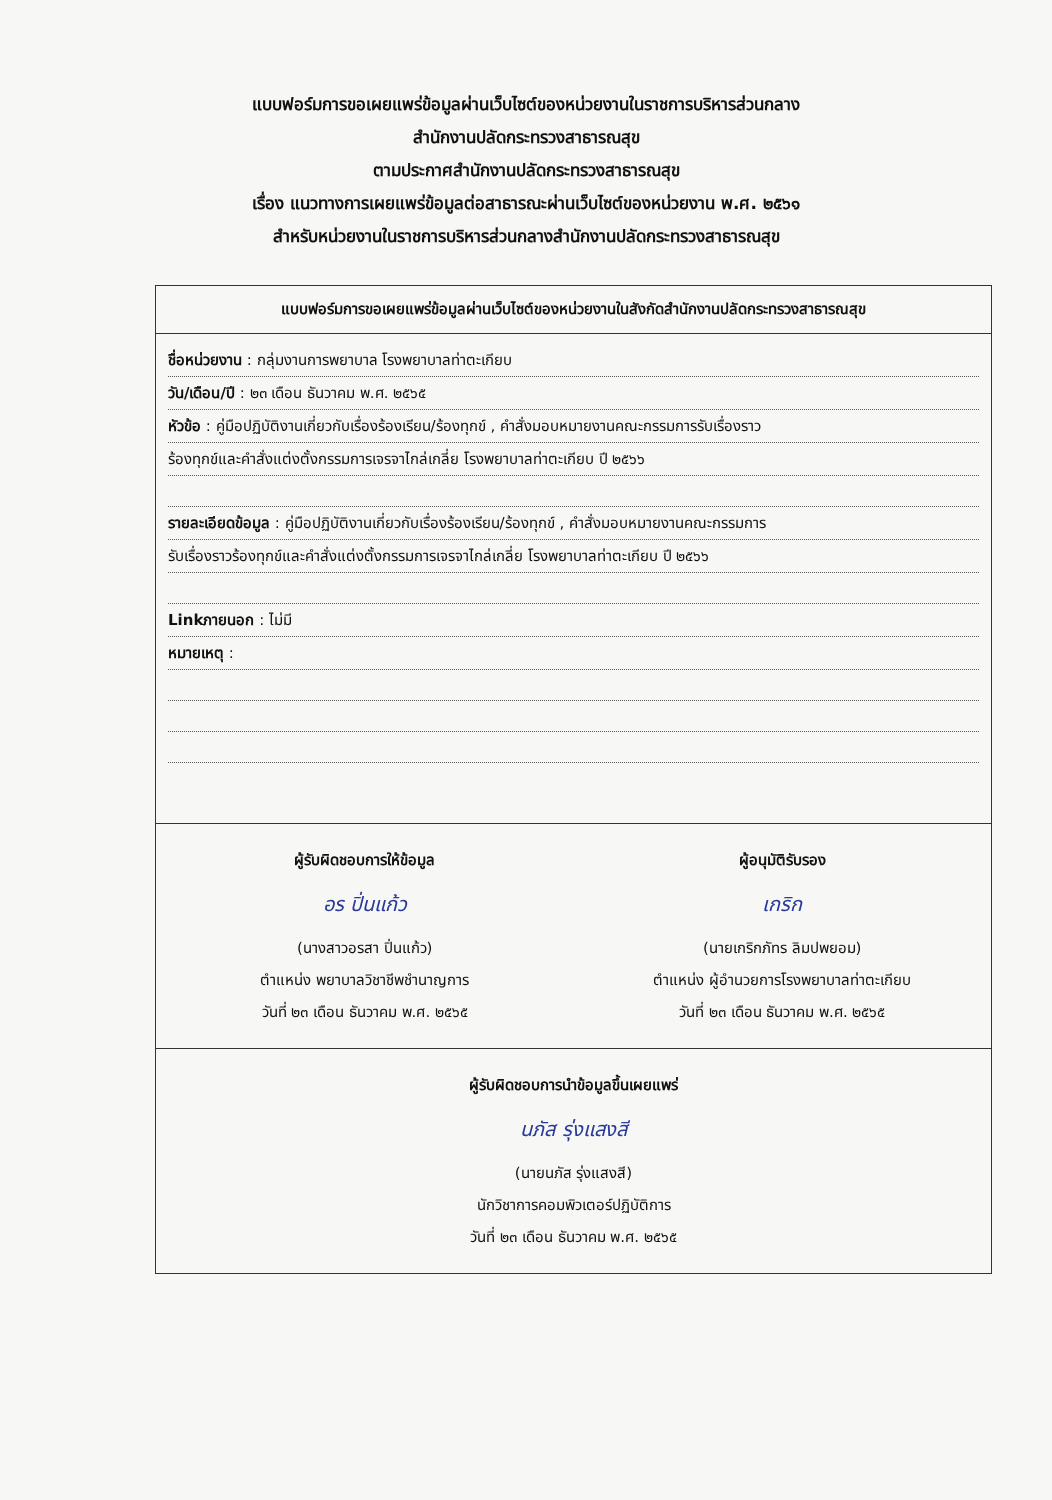แบบฟอร์มการขอเผยแพร่ข้อมูลผ่านเว็บไซต์ของหน่วยงานในราชการบริหารส่วนกลาง
สำนักงานปลัดกระทรวงสาธารณสุข
ตามประกาศสำนักงานปลัดกระทรวงสาธารณสุข
เรื่อง แนวทางการเผยแพร่ข้อมูลต่อสาธารณะผ่านเว็บไซต์ของหน่วยงาน พ.ศ. ๒๕๖๑
สำหรับหน่วยงานในราชการบริหารส่วนกลางสำนักงานปลัดกระทรวงสาธารณสุข
แบบฟอร์มการขอเผยแพร่ข้อมูลผ่านเว็บไซต์ของหน่วยงานในสังกัดสำนักงานปลัดกระทรวงสาธารณสุข
ชื่อหน่วยงาน : กลุ่มงานการพยาบาล โรงพยาบาลท่าตะเกียบ
วัน/เดือน/ปี : ๒๓ เดือน ธันวาคม พ.ศ. ๒๕๖๕
หัวข้อ : คู่มือปฏิบัติงานเกี่ยวกับเรื่องร้องเรียน/ร้องทุกข์ , คำสั่งมอบหมายงานคณะกรรมการรับเรื่องราว
ร้องทุกข์และคำสั่งแต่งตั้งกรรมการเจรจาไกล่เกลี่ย โรงพยาบาลท่าตะเกียบ ปี ๒๕๖๖
รายละเอียดข้อมูล : คู่มือปฏิบัติงานเกี่ยวกับเรื่องร้องเรียน/ร้องทุกข์ , คำสั่งมอบหมายงานคณะกรรมการ
รับเรื่องราวร้องทุกข์และคำสั่งแต่งตั้งกรรมการเจรจาไกล่เกลี่ย โรงพยาบาลท่าตะเกียบ ปี ๒๕๖๖
Linkภายนอก : ไม่มี
หมายเหตุ :
ผู้รับผิดชอบการให้ข้อมูล
อร ปิ่นแก้ว
(นางสาวอรสา ปิ่นแก้ว)
ตำแหน่ง พยาบาลวิชาชีพชำนาญการ
วันที่ ๒๓ เดือน ธันวาคม พ.ศ. ๒๕๖๕
ผู้อนุมัติรับรอง
เกริก
(นายเกริกภัทร ลิมปพยอม)
ตำแหน่ง ผู้อำนวยการโรงพยาบาลท่าตะเกียบ
วันที่ ๒๓ เดือน ธันวาคม พ.ศ. ๒๕๖๕
ผู้รับผิดชอบการนำข้อมูลขึ้นเผยแพร่
นภัส รุ่งแสงสี
(นายนภัส รุ่งแสงสี)
นักวิชาการคอมพิวเตอร์ปฏิบัติการ
วันที่ ๒๓ เดือน ธันวาคม พ.ศ. ๒๕๖๕